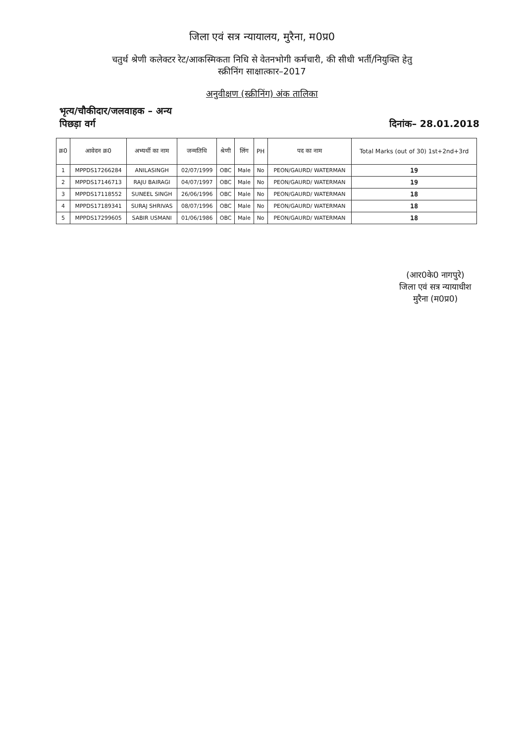जिला एवं सत्र न्यायालय, मुरैना, म0प्र0
चतुर्थ श्रेणी कलेक्टर रेट/आकस्मिकता निधि से वेतनभोगी कर्मचारी, की सीधी भर्ती/नियुक्ति हेतु
स्क्रीनिंग साक्षात्कार–2017
अनुवीक्षण (स्क्रीनिंग) अंक तालिका
भृत्य/चौकीदार/जलवाहक – अन्य
पिछड़ा वर्ग
दिनांक– 28.01.2018
| क्र0 | आवेदन क्र0 | अभ्यर्थी का नाम | जन्मतिथि | श्रेणी | लिंग | PH | पद का नाम | Total Marks (out of 30) 1st+2nd+3rd |
| --- | --- | --- | --- | --- | --- | --- | --- | --- |
| 1 | MPPDS17266284 | ANILASINGH | 02/07/1999 | OBC | Male | No | PEON/GAURD/ WATERMAN | 19 |
| 2 | MPPDS17146713 | RAJU BAIRAGI | 04/07/1997 | OBC | Male | No | PEON/GAURD/ WATERMAN | 19 |
| 3 | MPPDS17118552 | SUNEEL SINGH | 26/06/1996 | OBC | Male | No | PEON/GAURD/ WATERMAN | 18 |
| 4 | MPPDS17189341 | SURAJ SHRIVAS | 08/07/1996 | OBC | Male | No | PEON/GAURD/ WATERMAN | 18 |
| 5 | MPPDS17299605 | SABIR USMANI | 01/06/1986 | OBC | Male | No | PEON/GAURD/ WATERMAN | 18 |
(आर0के0 नागपुरे)
जिला एवं सत्र न्यायाधीश
मुरैना (म0प्र0)